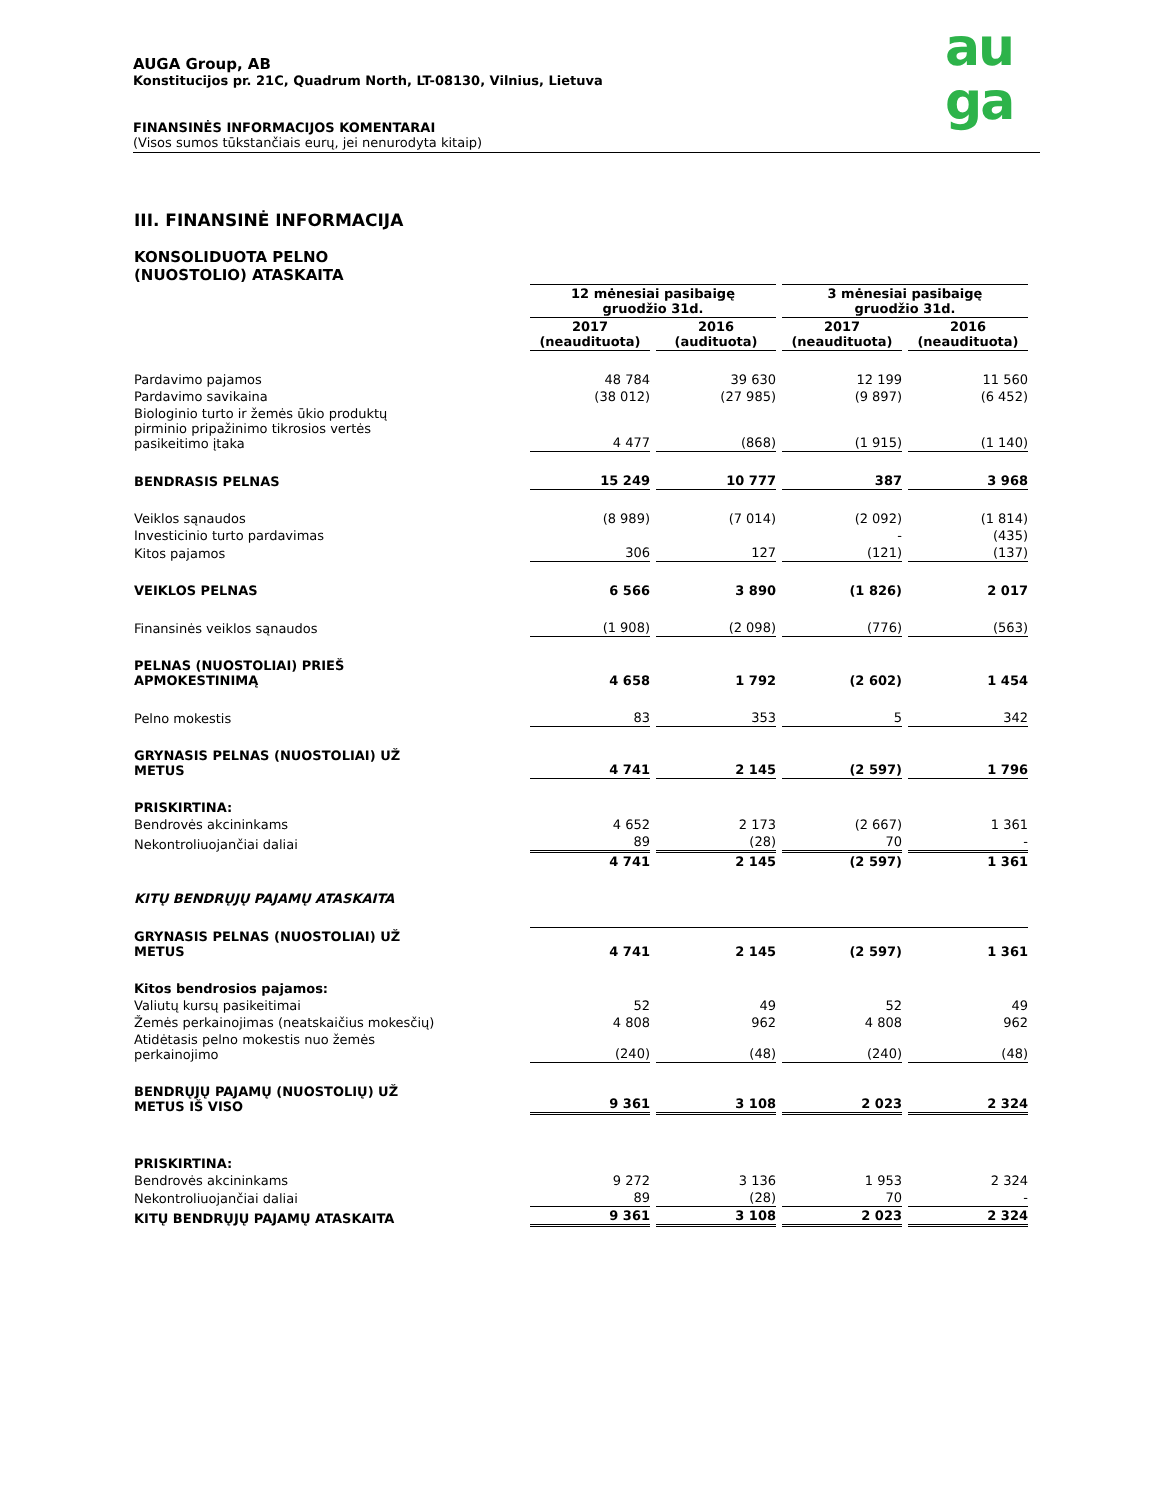au
ga
AUGA Group, AB
Konstitucijos pr. 21C, Quadrum North, LT-08130, Vilnius, Lietuva
FINANSINĖS INFORMACIJOS KOMENTARAI
(Visos sumos tūkstančiais eurų, jei nenurodyta kitaip)
III. FINANSINĖ INFORMACIJA
KONSOLIDUOTA PELNO
(NUOSTOLIO) ATASKAITA
| | 12 mėnesiai pasibaigę gruodžio 31d. | | 3 mėnesiai pasibaigę gruodžio 31d. | |
| | 2017 (neaudituota) | 2016 (audituota) | 2017 (neaudituota) | 2016 (neaudituota) |
| Pardavimo pajamos | 48 784 | 39 630 | 12 199 | 11 560 |
| Pardavimo savikaina | (38 012) | (27 985) | (9 897) | (6 452) |
| Biologinio turto ir žemės ūkio produktų pirminio pripažinimo tikrosios vertės pasikeitimo įtaka | 4 477 | (868) | (1 915) | (1 140) |
| BENDRASIS PELNAS | 15 249 | 10 777 | 387 | 3 968 |
| Veiklos sąnaudos | (8 989) | (7 014) | (2 092) | (1 814) |
| Investicinio turto pardavimas | | | - | (435) |
| Kitos pajamos | 306 | 127 | (121) | (137) |
| VEIKLOS PELNAS | 6 566 | 3 890 | (1 826) | 2 017 |
| Finansinės veiklos sąnaudos | (1 908) | (2 098) | (776) | (563) |
| PELNAS (NUOSTOLIAI) PRIEŠ APMOKESTINIMĄ | 4 658 | 1 792 | (2 602) | 1 454 |
| Pelno mokestis | 83 | 353 | 5 | 342 |
| GRYNASIS PELNAS (NUOSTOLIAI) UŽ METUS | 4 741 | 2 145 | (2 597) | 1 796 |
| PRISKIRTINA: | | | | |
| Bendrovės akcininkams | 4 652 | 2 173 | (2 667) | 1 361 |
| Nekontroliuojančiai daliai | 89 | (28) | 70 | - |
| | 4 741 | 2 145 | (2 597) | 1 361 |
| KITŲ BENDRŲJŲ PAJAMŲ ATASKAITA | | | | |
| GRYNASIS PELNAS (NUOSTOLIAI) UŽ METUS | 4 741 | 2 145 | (2 597) | 1 361 |
| Kitos bendrosios pajamos: | | | | |
| Valiutų kursų pasikeitimai | 52 | 49 | 52 | 49 |
| Žemės perkainojimas (neatskaičius mokesčių) | 4 808 | 962 | 4 808 | 962 |
| Atidėtasis pelno mokestis nuo žemės perkainojimo | (240) | (48) | (240) | (48) |
| BENDRŲJŲ PAJAMŲ (NUOSTOLIŲ) UŽ METUS IŠ VISO | 9 361 | 3 108 | 2 023 | 2 324 |
| PRISKIRTINA: | | | | |
| Bendrovės akcininkams | 9 272 | 3 136 | 1 953 | 2 324 |
| Nekontroliuojančiai daliai | 89 | (28) | 70 | - |
| KITŲ BENDRŲJŲ PAJAMŲ ATASKAITA | 9 361 | 3 108 | 2 023 | 2 324 |